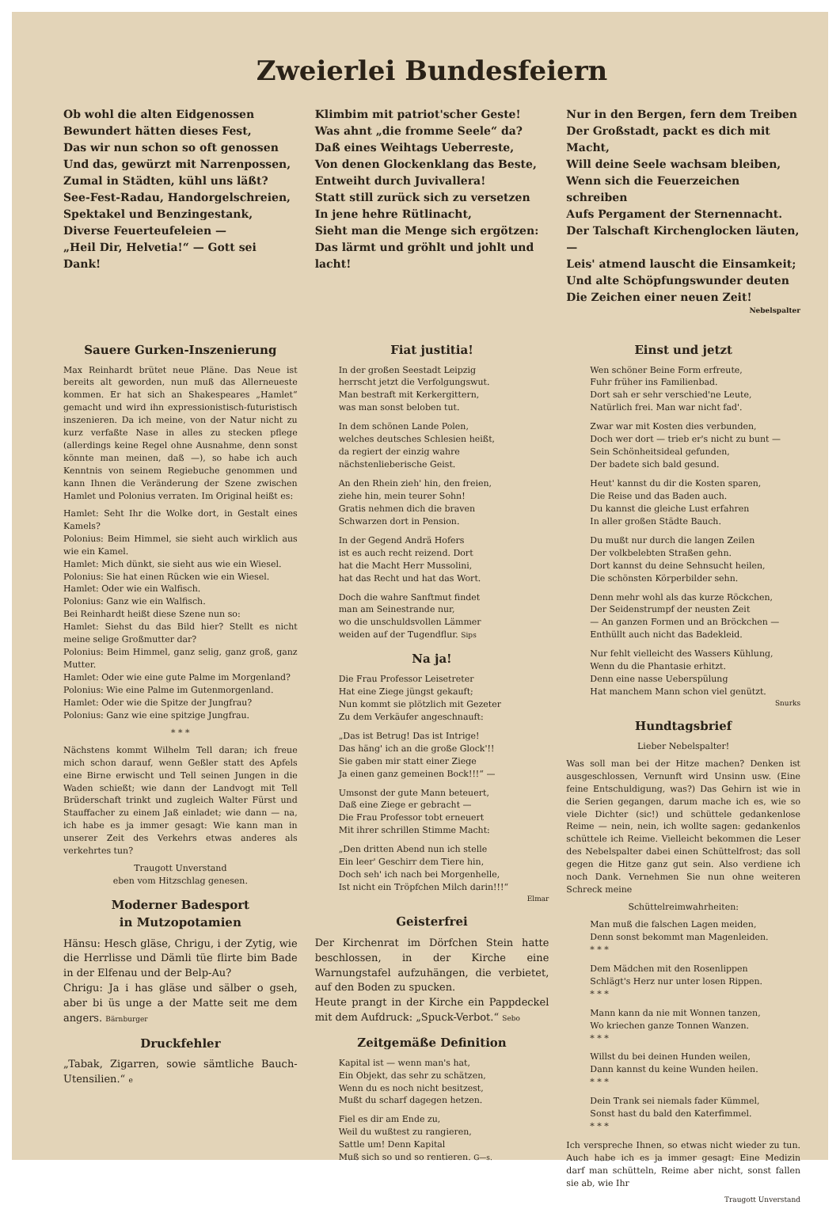Zweierlei Bundesfeiern
Ob wohl die alten Eidgenossen
Bewundert hätten dieses Fest,
Das wir nun schon so oft genossen
Und das, gewürzt mit Narrenpossen,
Zumal in Städten, kühl uns läßt?
See-Fest-Radau, Handorgelschreien,
Spektakel und Benzingestank,
Diverse Feuerteufeleien —
„Heil Dir, Helvetia!“ — Gott sei Dank!
Klimbim mit patriot'scher Geste!
Was ahnt „die fromme Seele“ da?
Daß eines Weihtags Ueberreste,
Von denen Glockenklang das Beste,
Entweiht durch Juvivallera!
Statt still zurück sich zu versetzen
In jene hehre Rütlinacht,
Sieht man die Menge sich ergötzen:
Das lärmt und gröhlt und johlt und lacht!
Nur in den Bergen, fern dem Treiben
Der Großstadt, packt es dich mit Macht,
Will deine Seele wachsam bleiben,
Wenn sich die Feuerzeichen schreiben
Aufs Pergament der Sternennacht.
Der Talschaft Kirchenglocken läuten, —
Leis' atmend lauscht die Einsamkeit;
Und alte Schöpfungswunder deuten
Die Zeichen einer neuen Zeit!
Nebelspalter
Sauere Gurken-Inszenierung
Max Reinhardt brütet neue Pläne. Das Neue ist bereits alt geworden, nun muß das Allerneueste kommen. Er hat sich an Shakespeares „Hamlet“ gemacht und wird ihn expressionistisch-futuristisch inszenieren. Da ich meine, von der Natur nicht zu kurz verfaßte Nase in alles zu stecken pflege (allerdings keine Regel ohne Ausnahme, denn sonst könnte man meinen, daß —), so habe ich auch Kenntnis von seinem Regiebuche genommen und kann Ihnen die Veränderung der Szene zwischen Hamlet und Polonius verraten. Im Original heißt es:
Hamlet: Seht Ihr die Wolke dort, in Gestalt eines Kamels?
Polonius: Beim Himmel, sie sieht auch wirklich aus wie ein Kamel.
Hamlet: Mich dünkt, sie sieht aus wie ein Wiesel.
Polonius: Sie hat einen Rücken wie ein Wiesel.
Hamlet: Oder wie ein Walfisch.
Polonius: Ganz wie ein Walfisch.
Bei Reinhardt heißt diese Szene nun so:
Hamlet: Siehst du das Bild hier? Stellt es nicht meine selige Großmutter dar?
Polonius: Beim Himmel, ganz selig, ganz groß, ganz Mutter.
Hamlet: Oder wie eine gute Palme im Morgenland?
Polonius: Wie eine Palme im Gutenmorgenland.
Hamlet: Oder wie die Spitze der Jungfrau?
Polonius: Ganz wie eine spitzige Jungfrau.
* * *
Nächstens kommt Wilhelm Tell daran; ich freue mich schon darauf, wenn Geßler statt des Apfels eine Birne erwischt und Tell seinen Jungen in die Waden schießt; wie dann der Landvogt mit Tell Brüderschaft trinkt und zugleich Walter Fürst und Stauffacher zu einem Jaß einladet; wie dann — na, ich habe es ja immer gesagt: Wie kann man in unserer Zeit des Verkehrs etwas anderes als verkehrtes tun?
Traugott Unverstand
eben vom Hitzschlag genesen.
Moderner Badesport
in Mutzopotamien
Hänsu: Hesch gläse, Chrigu, i der Zytig, wie die Herrlisse und Dämli tüe flirte bim Bade in der Elfenau und der Belp-Au?
Chrigu: Ja i has gläse und sälber o gseh, aber bi üs unge a der Matte seit me dem angers. Bärnburger
Druckfehler
„Tabak, Zigarren, sowie sämtliche Bauch-Utensilien.“ e
Fiat justitia!
In der großen Seestadt Leipzig
herrscht jetzt die Verfolgungswut.
Man bestraft mit Kerkergittern,
was man sonst beloben tut.
In dem schönen Lande Polen,
welches deutsches Schlesien heißt,
da regiert der einzig wahre
nächstenlieberische Geist.
An den Rhein zieh' hin, den freien,
ziehe hin, mein teurer Sohn!
Gratis nehmen dich die braven
Schwarzen dort in Pension.
In der Gegend Andrä Hofers
ist es auch recht reizend. Dort
hat die Macht Herr Mussolini,
hat das Recht und hat das Wort.
Doch die wahre Sanftmut findet
man am Seinestrande nur,
wo die unschuldsvollen Lämmer
weiden auf der Tugendflur. Sips
Na ja!
Die Frau Professor Leisetreter
Hat eine Ziege jüngst gekauft;
Nun kommt sie plötzlich mit Gezeter
Zu dem Verkäufer angeschnauft:
„Das ist Betrug! Das ist Intrige!
Das häng' ich an die große Glock'!!
Sie gaben mir statt einer Ziege
Ja einen ganz gemeinen Bock!!!“ —
Umsonst der gute Mann beteuert,
Daß eine Ziege er gebracht —
Die Frau Professor tobt erneuert
Mit ihrer schrillen Stimme Macht:
„Den dritten Abend nun ich stelle
Ein leer' Geschirr dem Tiere hin,
Doch seh' ich nach bei Morgenhelle,
Ist nicht ein Tröpfchen Milch darin!!!“
Elmar
Geisterfrei
Der Kirchenrat im Dörfchen Stein hatte beschlossen, in der Kirche eine Warnungstafel aufzuhängen, die verbietet, auf den Boden zu spucken.
Heute prangt in der Kirche ein Pappdeckel mit dem Aufdruck: „Spuck-Verbot.“ Sebo
Zeitgemäße Definition
Kapital ist — wenn man's hat,
Ein Objekt, das sehr zu schätzen,
Wenn du es noch nicht besitzest,
Mußt du scharf dagegen hetzen.
Fiel es dir am Ende zu,
Weil du wußtest zu rangieren,
Sattle um! Denn Kapital
Muß sich so und so rentieren. G—s.
Einst und jetzt
Wen schöner Beine Form erfreute,
Fuhr früher ins Familienbad.
Dort sah er sehr verschied'ne Leute,
Natürlich frei. Man war nicht fad'.
Zwar war mit Kosten dies verbunden,
Doch wer dort — trieb er's nicht zu bunt —
Sein Schönheitsideal gefunden,
Der badete sich bald gesund.
Heut' kannst du dir die Kosten sparen,
Die Reise und das Baden auch.
Du kannst die gleiche Lust erfahren
In aller großen Städte Bauch.
Du mußt nur durch die langen Zeilen
Der volkbelebten Straßen gehn.
Dort kannst du deine Sehnsucht heilen,
Die schönsten Körperbilder sehn.
Denn mehr wohl als das kurze Röckchen,
Der Seidenstrumpf der neusten Zeit
— An ganzen Formen und an Bröckchen —
Enthüllt auch nicht das Badekleid.
Nur fehlt vielleicht des Wassers Kühlung,
Wenn du die Phantasie erhitzt.
Denn eine nasse Ueberspülung
Hat manchem Mann schon viel genützt.
Snurks
Hundtagsbrief
Lieber Nebelspalter!
Was soll man bei der Hitze machen? Denken ist ausgeschlossen, Vernunft wird Unsinn usw. (Eine feine Entschuldigung, was?) Das Gehirn ist wie in die Serien gegangen, darum mache ich es, wie so viele Dichter (sic!) und schüttele gedankenlose Reime — nein, nein, ich wollte sagen: gedankenlos schüttele ich Reime. Vielleicht bekommen die Leser des Nebelspalter dabei einen Schüttelfrost; das soll gegen die Hitze ganz gut sein. Also verdiene ich noch Dank. Vernehmen Sie nun ohne weiteren Schreck meine
Schüttelreimwahrheiten:
Man muß die falschen Lagen meiden,
Denn sonst bekommt man Magenleiden.
* * *
Dem Mädchen mit den Rosenlippen
Schlägt's Herz nur unter losen Rippen.
* * *
Mann kann da nie mit Wonnen tanzen,
Wo kriechen ganze Tonnen Wanzen.
* * *
Willst du bei deinen Hunden weilen,
Dann kannst du keine Wunden heilen.
* * *
Dein Trank sei niemals fader Kümmel,
Sonst hast du bald den Katerfimmel.
* * *
Ich verspreche Ihnen, so etwas nicht wieder zu tun. Auch habe ich es ja immer gesagt: Eine Medizin darf man schütteln, Reime aber nicht, sonst fallen sie ab, wie Ihr
Traugott Unverstand